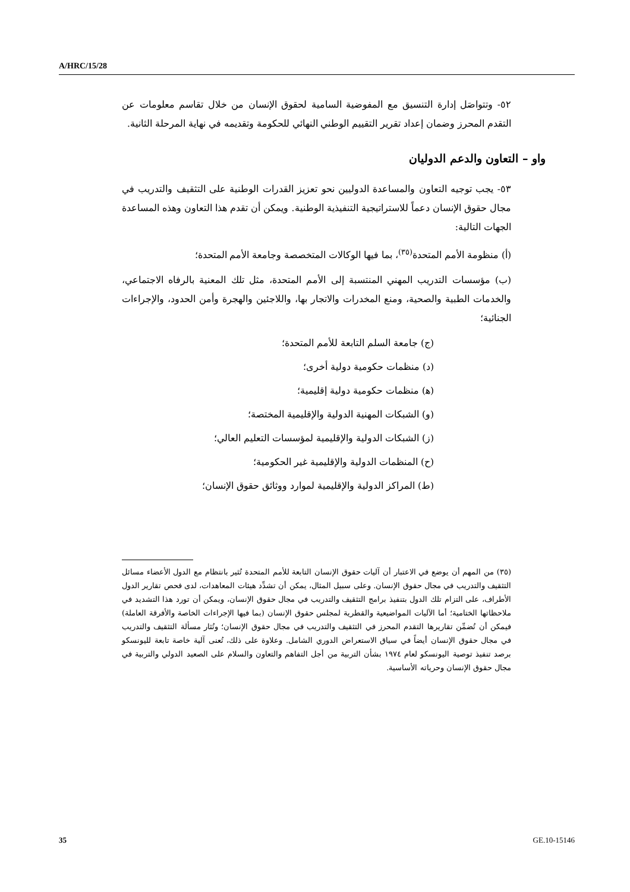A/HRC/15/28
٥٢- وتتواصَل إدارة التنسيق مع المفوضية السامية لحقوق الإنسان من خلال تقاسم معلومات عن التقدم المحرز وضمان إعداد تقرير التقييم الوطني النهائي للحكومة وتقديمه في نهاية المرحلة الثانية.
واو – التعاون والدعم الدوليان
٥٣- يجب توجيه التعاون والمساعدة الدوليين نحو تعزيز القدرات الوطنية على التثقيف والتدريب في مجال حقوق الإنسان دعماً للاستراتيجية التنفيذية الوطنية. ويمكن أن تقدم هذا التعاون وهذه المساعدة الجهات التالية:
(أ) منظومة الأمم المتحدة<sup>(٣٥)</sup>، بما فيها الوكالات المتخصصة وجامعة الأمم المتحدة؛
(ب) مؤسسات التدريب المهني المنتسبة إلى الأمم المتحدة، مثل تلك المعنية بالرفاه الاجتماعي، والخدمات الطبية والصحية، ومنع المخدرات والاتجار بها، واللاجئين والهجرة وأمن الحدود، والإجراءات الجنائية؛
(ج) جامعة السلم التابعة للأمم المتحدة؛
(د) منظمات حكومية دولية أخرى؛
(ﻫ) منظمات حكومية دولية إقليمية؛
(و) الشبكات المهنية الدولية والإقليمية المختصة؛
(ز) الشبكات الدولية والإقليمية لمؤسسات التعليم العالي؛
(ح) المنظمات الدولية والإقليمية غير الحكومية؛
(ط) المراكز الدولية والإقليمية لموارد ووثائق حقوق الإنسان؛
(٣٥) من المهم أن يوضع في الاعتبار أن آليات حقوق الإنسان التابعة للأمم المتحدة تُثير بانتظام مع الدول الأعضاء مسائل التثقيف والتدريب في مجال حقوق الإنسان. وعلى سبيل المثال، يمكن أن تشدِّد هيئات المعاهدات، لدى فحص تقارير الدول الأطراف، على التزام تلك الدول بتنفيذ برامج التثقيف والتدريب في مجال حقوق الإنسان، ويمكن أن تورد هذا التشديد في ملاحظاتها الختامية؛ أما الآليات المواضيعية والقطرية لمجلس حقوق الإنسان (بما فيها الإجراءات الخاصة والأفرقة العاملة) فيمكن أن تُضمِّن تقاريرها التقدم المحرز في التثقيف والتدريب في مجال حقوق الإنسان؛ وتُثار مسألة التثقيف والتدريب في مجال حقوق الإنسان أيضاً في سياق الاستعراض الدوري الشامل. وعلاوة على ذلك، تُعنى آلية خاصة تابعة لليونسكو برصد تنفيذ توصية اليونسكو لعام ١٩٧٤ بشأن التربية من أجل التفاهم والتعاون والسلام على الصعيد الدولي والتربية في مجال حقوق الإنسان وحرياته الأساسية.
35 GE.10-15146